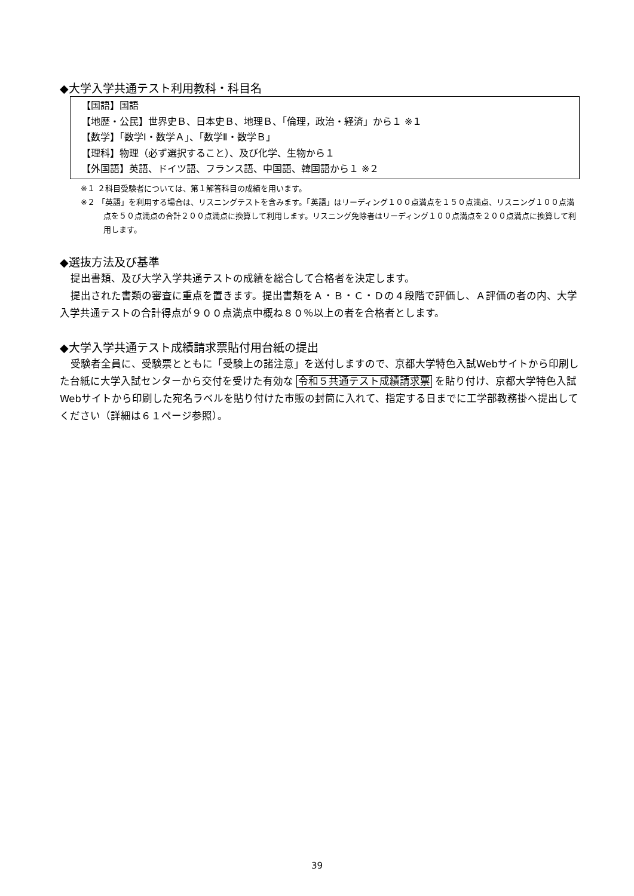◆大学入学共通テスト利用教科・科目名
【国語】国語
【地歴・公民】世界史Ｂ、日本史Ｂ、地理Ｂ、「倫理，政治・経済」から１ ※１
【数学】「数学Ⅰ・数学Ａ」、「数学Ⅱ・数学Ｂ」
【理科】物理（必ず選択すること）、及び化学、生物から１
【外国語】英語、ドイツ語、フランス語、中国語、韓国語から１ ※２
※１ ２科目受験者については、第１解答科目の成績を用います。
※２ 「英語」を利用する場合は、リスニングテストを含みます。「英語」はリーディング１００点満点を１５０点満点、リスニング１００点満点を５０点満点の合計２００点満点に換算して利用します。リスニング免除者はリーディング１００点満点を２００点満点に換算して利用します。
◆選抜方法及び基準
提出書類、及び大学入学共通テストの成績を総合して合格者を決定します。
提出された書類の審査に重点を置きます。提出書類をＡ・Ｂ・Ｃ・Ｄの４段階で評価し、Ａ評価の者の内、大学入学共通テストの合計得点が９００点満点中概ね８０％以上の者を合格者とします。
◆大学入学共通テスト成績請求票貼付用台紙の提出
受験者全員に、受験票とともに「受験上の諸注意」を送付しますので、京都大学特色入試Webサイトから印刷した台紙に大学入試センターから交付を受けた有効な 令和５共通テスト成績請求票 を貼り付け、京都大学特色入試Webサイトから印刷した宛名ラベルを貼り付けた市販の封筒に入れて、指定する日までに工学部教務掛へ提出してください（詳細は６１ページ参照）。
39